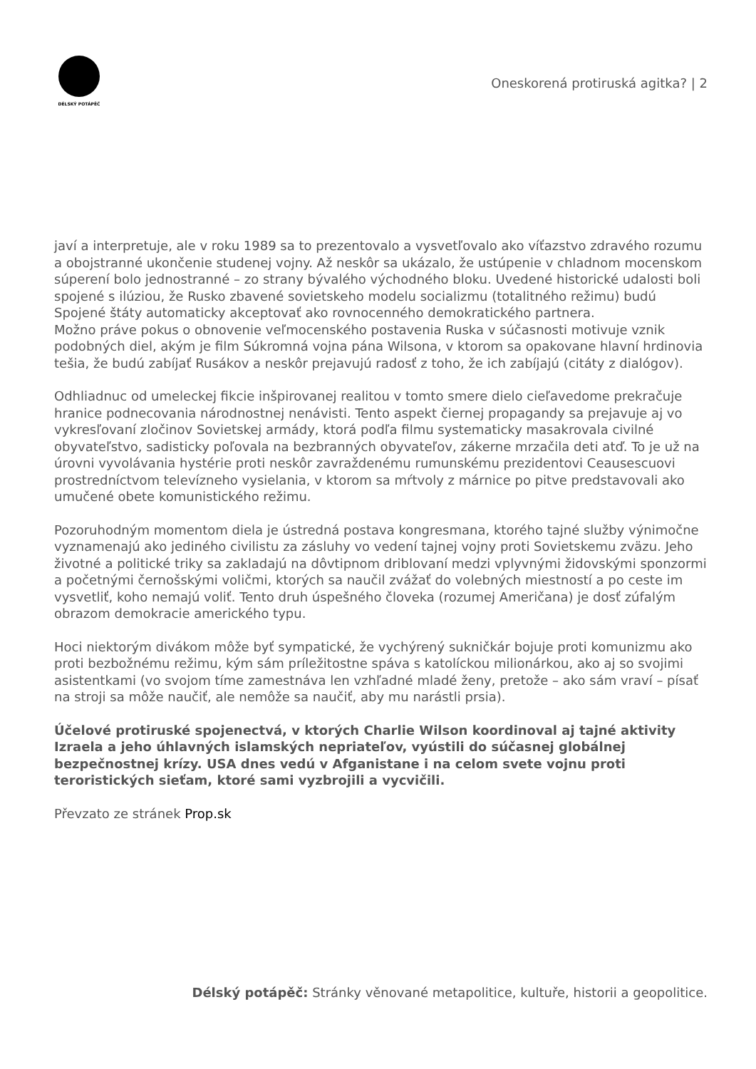DÉLSKÝ POTÁPĚČ
Oneskorená protiruská agitka? | 2
javí a interpretuje, ale v roku 1989 sa to prezentovalo a vysvetľovalo ako víťazstvo zdravého rozumu a obojstranné ukončenie studenej vojny. Až neskôr sa ukázalo, že ustúpenie v chladnom mocenskom súperení bolo jednostranné – zo strany bývalého východného bloku. Uvedené historické udalosti boli spojené s ilúziou, že Rusko zbavené sovietskeho modelu socializmu (totalitného režimu) budú Spojené štáty automaticky akceptovať ako rovnocenného demokratického partnera.
Možno práve pokus o obnovenie veľmocenského postavenia Ruska v súčasnosti motivuje vznik podobných diel, akým je film Súkromná vojna pána Wilsona, v ktorom sa opakovane hlavní hrdinovia tešia, že budú zabíjať Rusákov a neskôr prejavujú radosť z toho, že ich zabíjajú (citáty z dialógov).
Odhliadnuc od umeleckej fikcie inšpirovanej realitou v tomto smere dielo cieľavedome prekračuje hranice podnecovania národnostnej nenávisti. Tento aspekt čiernej propagandy sa prejavuje aj vo vykresľovaní zločinov Sovietskej armády, ktorá podľa filmu systematicky masakrovala civilné obyvateľstvo, sadisticky poľovala na bezbranných obyvateľov, zákerne mrzačila deti atď. To je už na úrovni vyvolávania hystérie proti neskôr zavraždenému rumunskému prezidentovi Ceausescuovi prostredníctvom televízneho vysielania, v ktorom sa mŕtvoly z márnice po pitve predstavovali ako umučené obete komunistického režimu.
Pozoruhodným momentom diela je ústredná postava kongresmana, ktorého tajné služby výnimočne vyznamenajú ako jediného civilistu za zásluhy vo vedení tajnej vojny proti Sovietskemu zväzu. Jeho životné a politické triky sa zakladajú na dôvtipnom driblovaní medzi vplyvnými židovskými sponzormi a početnými černošskými voličmi, ktorých sa naučil zvážať do volebných miestností a po ceste im vysvetliť, koho nemajú voliť. Tento druh úspešného človeka (rozumej Američana) je dosť zúfalým obrazom demokracie amerického typu.
Hoci niektorým divákom môže byť sympatické, že vychýrený sukničkár bojuje proti komunizmu ako proti bezbožnému režimu, kým sám príležitostne spáva s katolíckou milionárkou, ako aj so svojimi asistentkami (vo svojom tíme zamestnáva len vzhľadné mladé ženy, pretože – ako sám vraví – písať na stroji sa môže naučiť, ale nemôže sa naučiť, aby mu narástli prsia).
Účelové protiruské spojenectvá, v ktorých Charlie Wilson koordinoval aj tajné aktivity Izraela a jeho úhlavných islamských nepriateľov, vyústili do súčasnej globálnej bezpečnostnej krízy. USA dnes vedú v Afganistane i na celom svete vojnu proti teroristických sieťam, ktoré sami vyzbrojili a vycvičili.
Převzato ze stránek Prop.sk
Délský potápěč: Stránky věnované metapolitice, kultuře, historii a geopolitice.